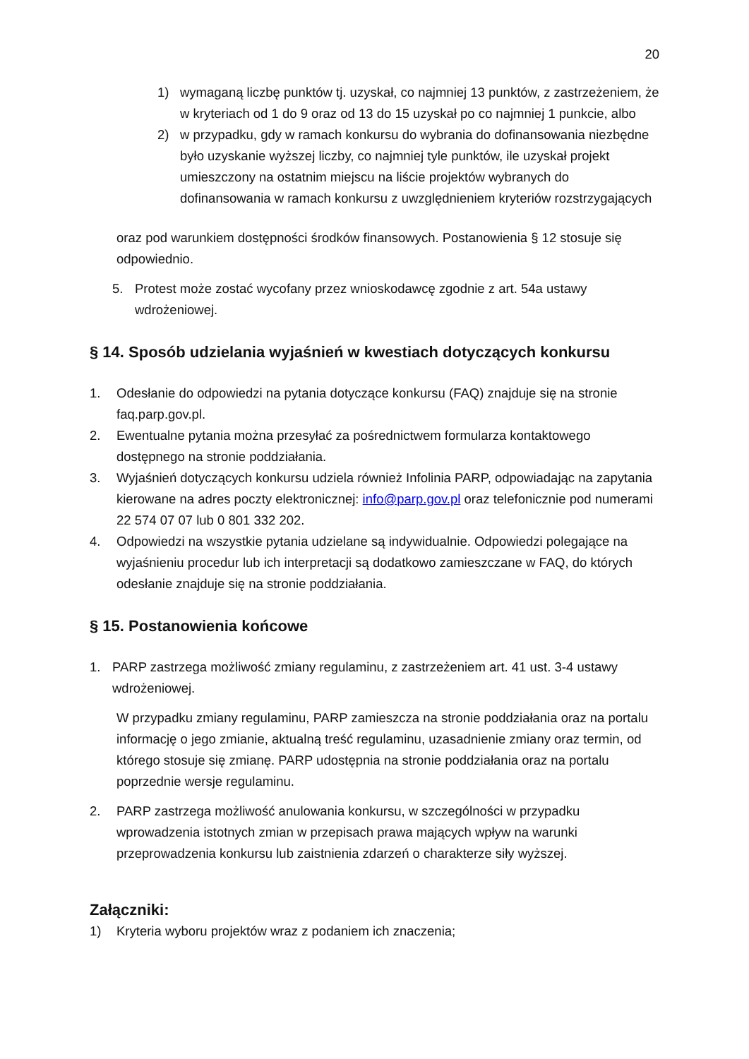20
1) wymaganą liczbę punktów tj. uzyskał, co najmniej 13 punktów, z zastrzeżeniem, że w kryteriach od 1 do 9 oraz od 13 do 15 uzyskał po co najmniej 1 punkcie, albo
2) w przypadku, gdy w ramach konkursu do wybrania do dofinansowania niezbędne było uzyskanie wyższej liczby, co najmniej tyle punktów, ile uzyskał projekt umieszczony na ostatnim miejscu na liście projektów wybranych do dofinansowania w ramach konkursu z uwzględnieniem kryteriów rozstrzygających
oraz pod warunkiem dostępności środków finansowych. Postanowienia § 12 stosuje się odpowiednio.
5. Protest może zostać wycofany przez wnioskodawcę zgodnie z art. 54a ustawy wdrożeniowej.
§ 14. Sposób udzielania wyjaśnień w kwestiach dotyczących konkursu
1. Odesłanie do odpowiedzi na pytania dotyczące konkursu (FAQ) znajduje się na stronie faq.parp.gov.pl.
2. Ewentualne pytania można przesyłać za pośrednictwem formularza kontaktowego dostępnego na stronie poddziałania.
3. Wyjaśnień dotyczących konkursu udziela również Infolinia PARP, odpowiadając na zapytania kierowane na adres poczty elektronicznej: info@parp.gov.pl oraz telefonicznie pod numerami 22 574 07 07 lub 0 801 332 202.
4. Odpowiedzi na wszystkie pytania udzielane są indywidualnie. Odpowiedzi polegające na wyjaśnieniu procedur lub ich interpretacji są dodatkowo zamieszczane w FAQ, do których odesłanie znajduje się na stronie poddziałania.
§ 15. Postanowienia końcowe
1. PARP zastrzega możliwość zmiany regulaminu, z zastrzeżeniem art. 41 ust. 3-4 ustawy wdrożeniowej.
W przypadku zmiany regulaminu, PARP zamieszcza na stronie poddziałania oraz na portalu informację o jego zmianie, aktualną treść regulaminu, uzasadnienie zmiany oraz termin, od którego stosuje się zmianę. PARP udostępnia na stronie poddziałania oraz na portalu poprzednie wersje regulaminu.
2. PARP zastrzega możliwość anulowania konkursu, w szczególności w przypadku wprowadzenia istotnych zmian w przepisach prawa mających wpływ na warunki przeprowadzenia konkursu lub zaistnienia zdarzeń o charakterze siły wyższej.
Załączniki:
1) Kryteria wyboru projektów wraz z podaniem ich znaczenia;